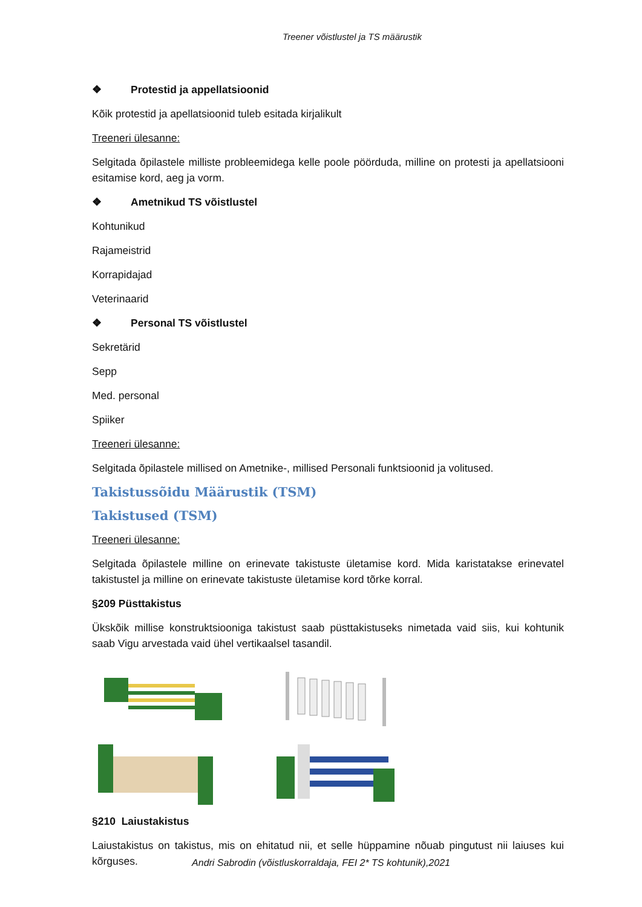Treener võistlustel ja TS määrustik
❖ Protestid ja appellatsioonid
Kõik protestid ja apellatsioonid tuleb esitada kirjalikult
Treeneri ülesanne:
Selgitada õpilastele milliste probleemidega kelle poole pöörduda, milline on protesti ja apellatsiooni esitamise kord, aeg ja vorm.
❖ Ametnikud TS võistlustel
Kohtunikud
Rajameistrid
Korrapidajad
Veterinaarid
❖ Personal TS võistlustel
Sekretärid
Sepp
Med. personal
Spiiker
Treeneri ülesanne:
Selgitada õpilastele millised on Ametnike-, millised Personali funktsioonid ja volitused.
Takistussõidu Määrustik (TSM)
Takistused (TSM)
Treeneri ülesanne:
Selgitada õpilastele milline on erinevate takistuste ületamise kord. Mida karistatakse erinevatel takistustel ja milline on erinevate takistuste ületamise kord tõrke korral.
§209 Püsttakistus
Ükskõik millise konstruktsiooniga takistust saab püsttakistuseks nimetada vaid siis, kui kohtunik saab Vigu arvestada vaid ühel vertikaalsel tasandil.
§210 Laiustakistus
Laiustakistus on takistus, mis on ehitatud nii, et selle hüppamine nõuab pingutust nii laiuses kui kõrguses.
Andri Sabrodin (võistluskorraldaja, FEI 2* TS kohtunik),2021